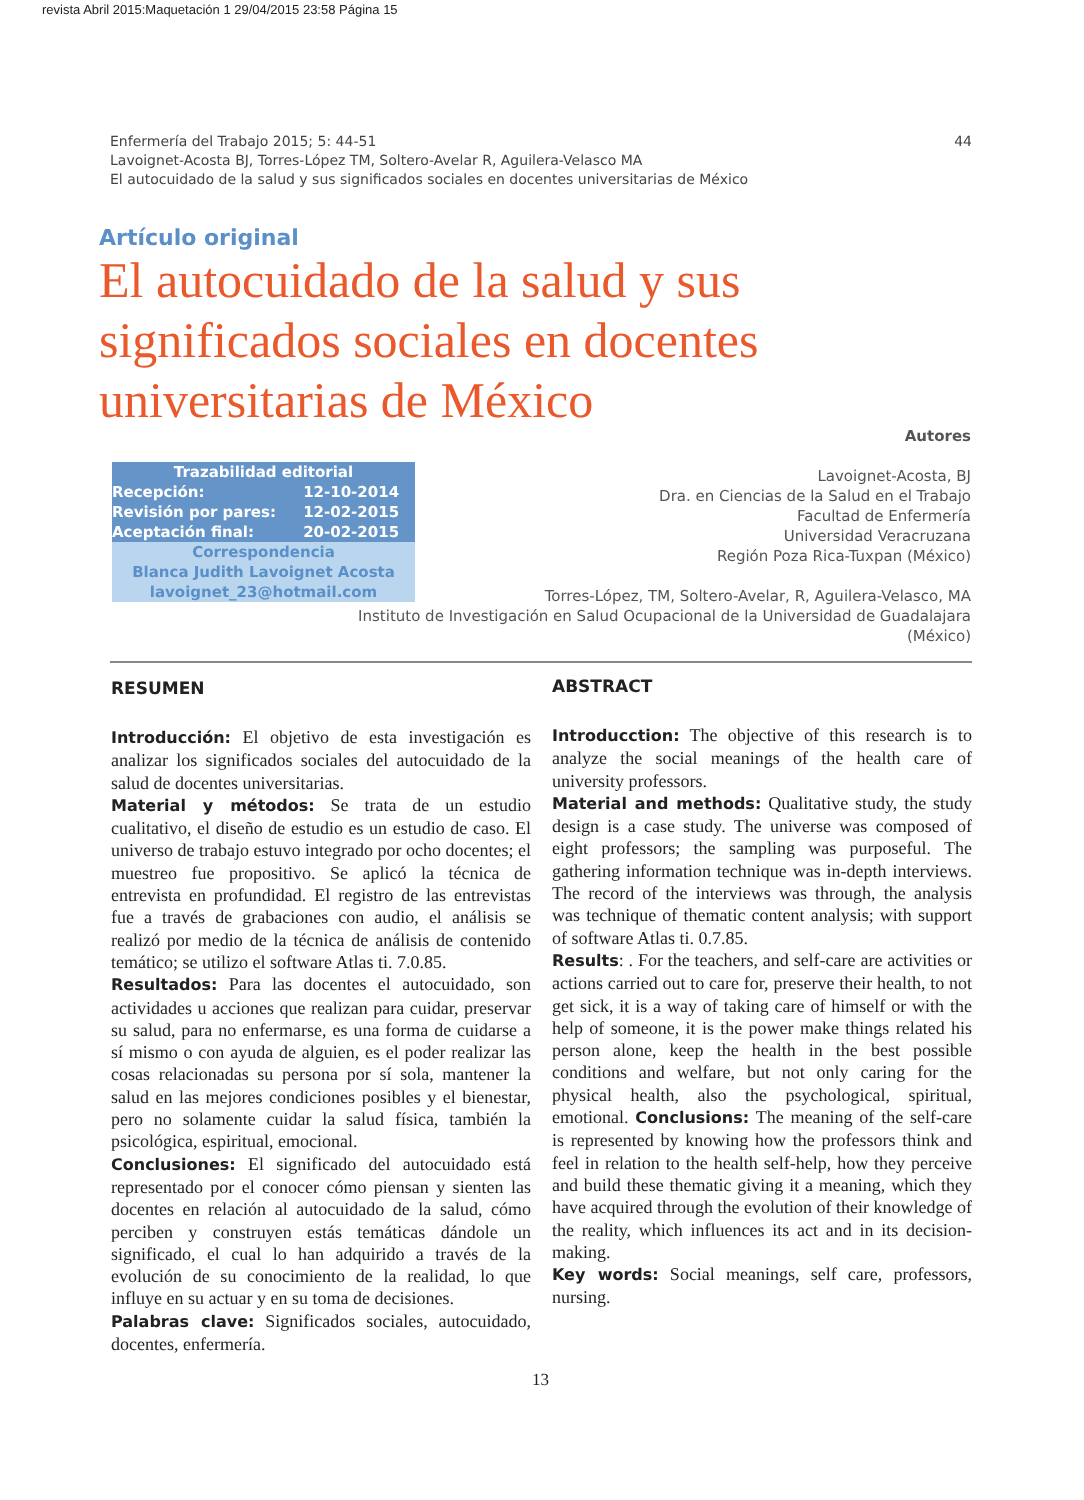revista Abril 2015:Maquetación 1 29/04/2015 23:58 Página 15
44 Enfermería del Trabajo 2015; 5: 44-51
Lavoignet-Acosta BJ, Torres-López TM, Soltero-Avelar R, Aguilera-Velasco MA
El autocuidado de la salud y sus significados sociales en docentes universitarias de México
Artículo original
El autocuidado de la salud y sus significados sociales en docentes universitarias de México
| Trazabilidad editorial | |
| --- | --- |
| Recepción: | 12-10-2014 |
| Revisión por pares: | 12-02-2015 |
| Aceptación final: | 20-02-2015 |
| Correspondencia Blanca Judith Lavoignet Acosta lavoignet_23@hotmail.com | |
Autores
Lavoignet-Acosta, BJ
Dra. en Ciencias de la Salud en el Trabajo
Facultad de Enfermería
Universidad Veracruzana
Región Poza Rica-Tuxpan (México)
Torres-López, TM, Soltero-Avelar, R, Aguilera-Velasco, MA
Instituto de Investigación en Salud Ocupacional de la Universidad de Guadalajara
(México)
RESUMEN
Introducción: El objetivo de esta investigación es analizar los significados sociales del autocuidado de la salud de docentes universitarias.
Material y métodos: Se trata de un estudio cualitativo, el diseño de estudio es un estudio de caso. El universo de trabajo estuvo integrado por ocho docentes; el muestreo fue propositivo. Se aplicó la técnica de entrevista en profundidad. El registro de las entrevistas fue a través de grabaciones con audio, el análisis se realizó por medio de la técnica de análisis de contenido temático; se utilizo el software Atlas ti. 7.0.85.
Resultados: Para las docentes el autocuidado, son actividades u acciones que realizan para cuidar, preservar su salud, para no enfermarse, es una forma de cuidarse a sí mismo o con ayuda de alguien, es el poder realizar las cosas relacionadas su persona por sí sola, mantener la salud en las mejores condiciones posibles y el bienestar, pero no solamente cuidar la salud física, también la psicológica, espiritual, emocional.
Conclusiones: El significado del autocuidado está representado por el conocer cómo piensan y sienten las docentes en relación al autocuidado de la salud, cómo perciben y construyen estás temáticas dándole un significado, el cual lo han adquirido a través de la evolución de su conocimiento de la realidad, lo que influye en su actuar y en su toma de decisiones.
Palabras clave: Significados sociales, autocuidado, docentes, enfermería.
ABSTRACT
Introducction: The objective of this research is to analyze the social meanings of the health care of university professors.
Material and methods: Qualitative study, the study design is a case study. The universe was composed of eight professors; the sampling was purposeful. The gathering information technique was in-depth interviews. The record of the interviews was through, the analysis was technique of thematic content analysis; with support of software Atlas ti. 0.7.85.
Results: . For the teachers, and self-care are activities or actions carried out to care for, preserve their health, to not get sick, it is a way of taking care of himself or with the help of someone, it is the power make things related his person alone, keep the health in the best possible conditions and welfare, but not only caring for the physical health, also the psychological, spiritual, emotional. Conclusions: The meaning of the self-care is represented by knowing how the professors think and feel in relation to the health self-help, how they perceive and build these thematic giving it a meaning, which they have acquired through the evolution of their knowledge of the reality, which influences its act and in its decision-making.
Key words: Social meanings, self care, professors, nursing.
13